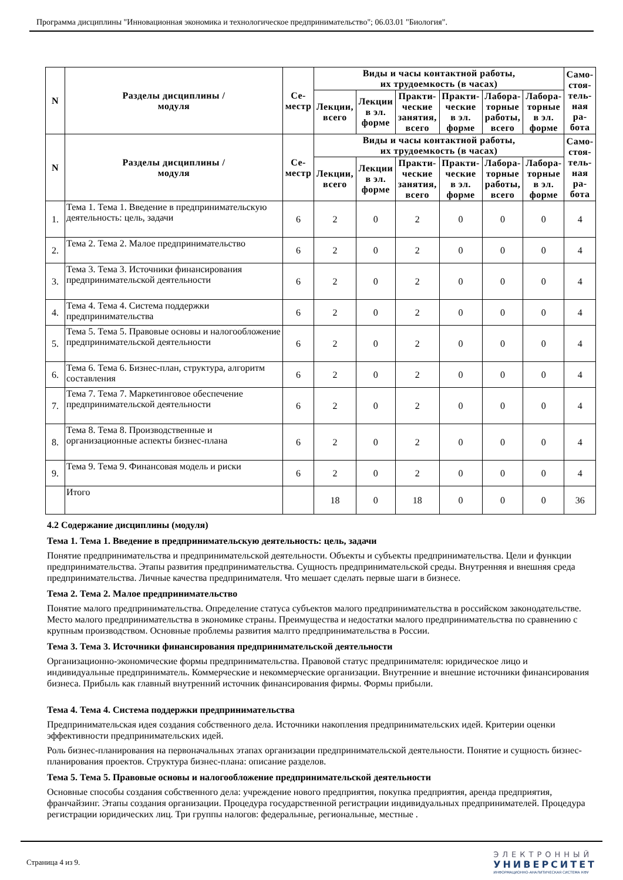Программа дисциплины "Инновационная экономика и технологическое предпринимательство"; 06.03.01 "Биология".
| N | Разделы дисциплины / модуля | Се- местр | Виды и часы контактной работы, их трудоемкость (в часах) | | | | | | Само- стоя- тель- ная ра- бота |
| --- | --- | --- | --- | --- | --- | --- | --- | --- | --- |
| | | | Лекции, всего | Лекции в эл. форме | Практи- ческие занятия, всего | Практи- ческие в эл. форме | Лабора- торные работы, всего | Лабора- торные в эл. форме | |
| N | Разделы дисциплины / модуля | Се- местр | Виды и часы контактной работы, их трудоемкость (в часах) | | | | | | Само- стоя- тель- ная ра- бота |
| | | | Лекции, всего | Лекции в эл. форме | Практи- ческие занятия, всего | Практи- ческие в эл. форме | Лабора- торные работы, всего | Лабора- торные в эл. форме | |
| 1. | Тема 1. Тема 1. Введение в предпринимательскую деятельность: цель, задачи | 6 | 2 | 0 | 2 | 0 | 0 | 0 | 4 |
| 2. | Тема 2. Тема 2. Малое предпринимательство | 6 | 2 | 0 | 2 | 0 | 0 | 0 | 4 |
| 3. | Тема 3. Тема 3. Источники финансирования предпринимательской деятельности | 6 | 2 | 0 | 2 | 0 | 0 | 0 | 4 |
| 4. | Тема 4. Тема 4. Система поддержки предпринимательства | 6 | 2 | 0 | 2 | 0 | 0 | 0 | 4 |
| 5. | Тема 5. Тема 5. Правовые основы и налогообложение предпринимательской деятельности | 6 | 2 | 0 | 2 | 0 | 0 | 0 | 4 |
| 6. | Тема 6. Тема 6. Бизнес-план, структура, алгоритм составления | 6 | 2 | 0 | 2 | 0 | 0 | 0 | 4 |
| 7. | Тема 7. Тема 7. Маркетинговое обеспечение предпринимательской деятельности | 6 | 2 | 0 | 2 | 0 | 0 | 0 | 4 |
| 8. | Тема 8. Тема 8. Производственные и организационные аспекты бизнес-плана | 6 | 2 | 0 | 2 | 0 | 0 | 0 | 4 |
| 9. | Тема 9. Тема 9. Финансовая модель и риски | 6 | 2 | 0 | 2 | 0 | 0 | 0 | 4 |
| | Итого | | 18 | 0 | 18 | 0 | 0 | 0 | 36 |
4.2 Содержание дисциплины (модуля)
Тема 1. Тема 1. Введение в предпринимательскую деятельность: цель, задачи
Понятие предпринимательства и предпринимательской деятельности. Объекты и субъекты предпринимательства. Цели и функции предпринимательства. Этапы развития предпринимательства. Сущность предпринимательской среды. Внутренняя и внешняя среда предпринимательства. Личные качества предпринимателя. Что мешает сделать первые шаги в бизнесе.
Тема 2. Тема 2. Малое предпринимательство
Понятие малого предпринимательства. Определение статуса субъектов малого предпринимательства в российском законодательстве. Место малого предпринимательства в экономике страны. Преимущества и недостатки малого предпринимательства по сравнению с крупным производством. Основные проблемы развития малгго предпринимательства в России.
Тема 3. Тема 3. Источники финансирования предпринимательской деятельности
Организационно-экономические формы предпринимательства. Правовой статус предпринимателя: юридическое лицо и индивидуальные предприниматель. Коммерческие и некоммерческие организации. Внутренние и внешние источники финансирования бизнеса. Прибыль как главный внутренний источник финансирования фирмы. Формы прибыли.
Тема 4. Тема 4. Система поддержки предпринимательства
Предпринимательская идея создания собственного дела. Источники накопления предпринимательских идей. Критерии оценки эффективности предпринимательских идей.
Роль бизнес-планирования на первоначальных этапах организации предпринимательской деятельности. Понятие и сущность бизнес-планирования проектов. Структура бизнес-плана: описание разделов.
Тема 5. Тема 5. Правовые основы и налогообложение предпринимательской деятельности
Основные способы создания собственного дела: учреждение нового предприятия, покупка предприятия, аренда предприятия, франчайзинг. Этапы создания организации. Процедура государственной регистрации индивидуальных предпринимателей. Процедура регистрации юридических лиц. Три группы налогов: федеральные, региональные, местные .
Страница 4 из 9.
ЭЛЕКТРОННЫЙ
УНИВЕРСИТЕТ
ИНФОРМАЦИОННО-АНАЛИТИЧЕСКАЯ СИСТЕМА КФУ